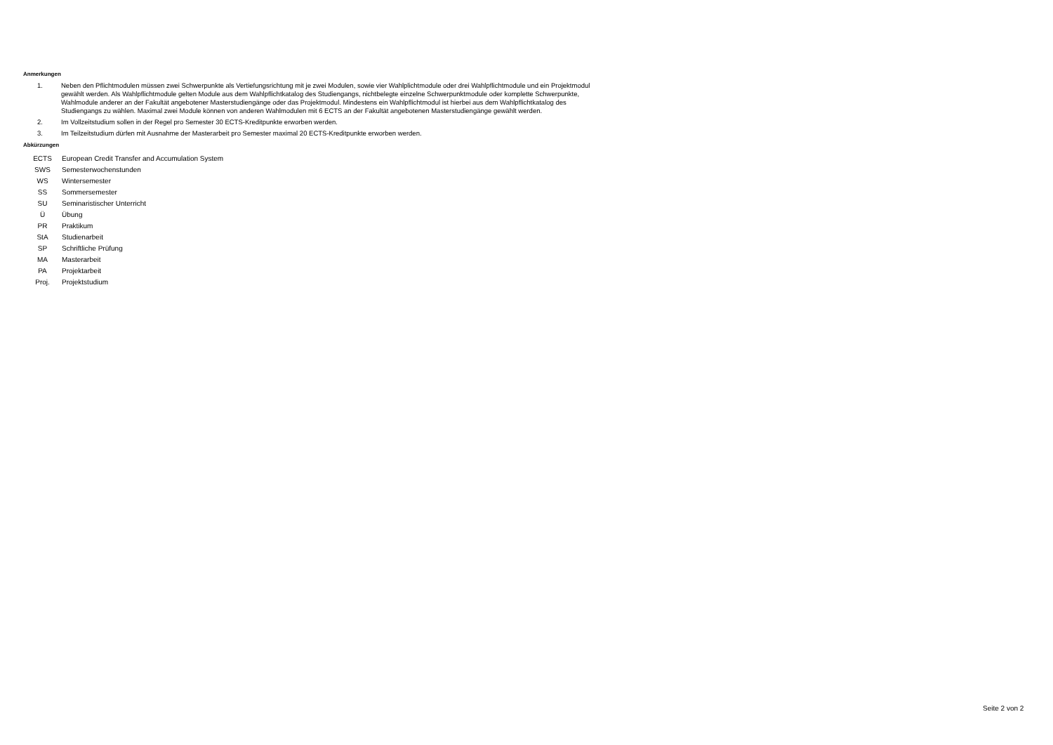Anmerkungen
1. Neben den Pflichtmodulen müssen zwei Schwerpunkte als Vertiefungsrichtung mit je zwei Modulen, sowie vier Wahlplichtmodule oder drei Wahlpflichtmodule und ein Projektmodul gewählt werden. Als Wahlpflichtmodule gelten Module aus dem Wahlpflichtkatalog des Studiengangs, nichtbelegte einzelne Schwerpunktmodule oder komplette Schwerpunkte, Wahlmodule anderer an der Fakultät angebotener Masterstudiengänge oder das Projektmodul. Mindestens ein Wahlpflichtmodul ist hierbei aus dem Wahlpflichtkatalog des Studiengangs zu wählen. Maximal zwei Module können von anderen Wahlmodulen mit 6 ECTS an der Fakultät angebotenen Masterstudiengänge gewählt werden.
2. Im Vollzeitstudium sollen in der Regel pro Semester 30 ECTS-Kreditpunkte erworben werden.
3. Im Teilzeitstudium dürfen mit Ausnahme der Masterarbeit pro Semester maximal 20 ECTS-Kreditpunkte erworben werden.
Abkürzungen
| ECTS | European Credit Transfer and Accumulation System |
| SWS | Semesterwochenstunden |
| WS | Wintersemester |
| SS | Sommersemester |
| SU | Seminaristischer Unterricht |
| Ü | Übung |
| PR | Praktikum |
| StA | Studienarbeit |
| SP | Schriftliche Prüfung |
| MA | Masterarbeit |
| PA | Projektarbeit |
| Proj. | Projektstudium |
Seite 2 von 2